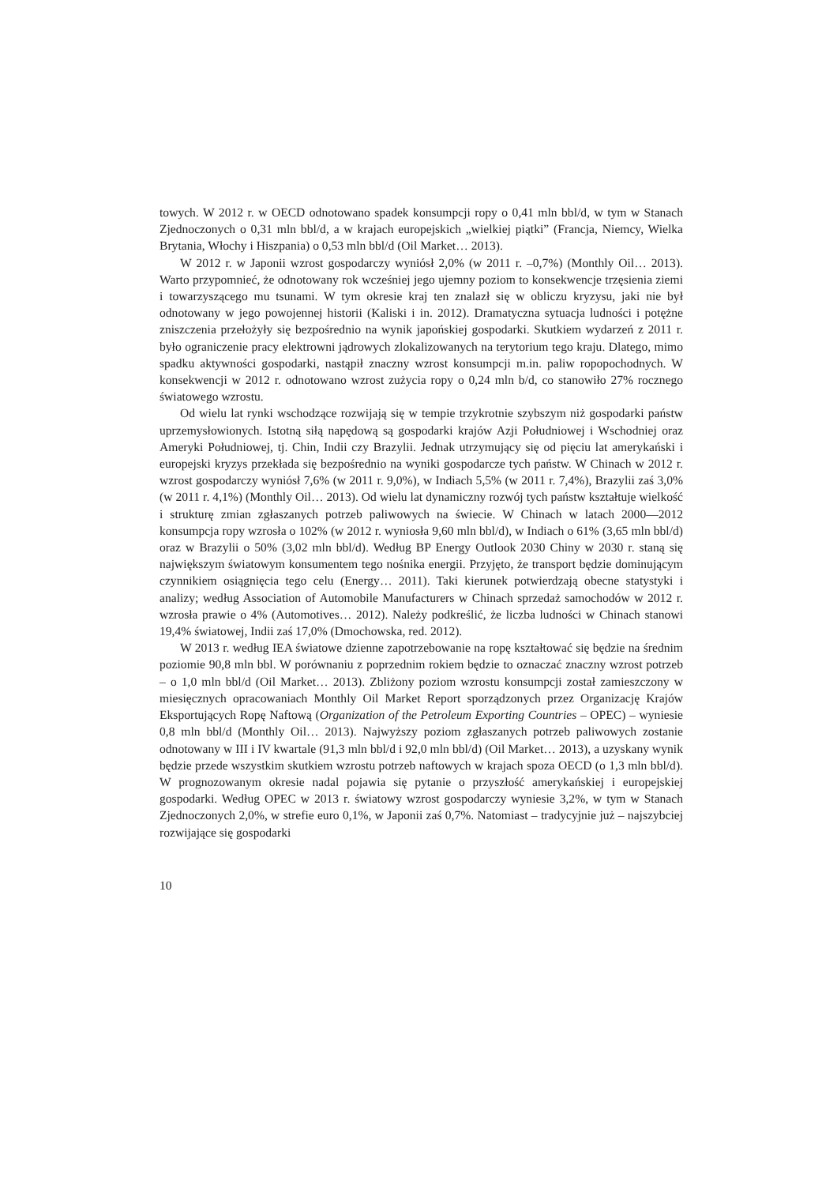towych. W 2012 r. w OECD odnotowano spadek konsumpcji ropy o 0,41 mln bbl/d, w tym w Stanach Zjednoczonych o 0,31 mln bbl/d, a w krajach europejskich „wielkiej piątki” (Francja, Niemcy, Wielka Brytania, Włochy i Hiszpania) o 0,53 mln bbl/d (Oil Market… 2013).
W 2012 r. w Japonii wzrost gospodarczy wyniósł 2,0% (w 2011 r. –0,7%) (Monthly Oil… 2013). Warto przypomnieć, że odnotowany rok wcześniej jego ujemny poziom to konsekwencje trzęsienia ziemi i towarzyszącego mu tsunami. W tym okresie kraj ten znalazł się w obliczu kryzysu, jaki nie był odnotowany w jego powojennej historii (Kaliski i in. 2012). Dramatyczna sytuacja ludności i potężne zniszczenia przełożyły się bezpośrednio na wynik japońskiej gospodarki. Skutkiem wydarzeń z 2011 r. było ograniczenie pracy elektrowni jądrowych zlokalizowanych na terytorium tego kraju. Dlatego, mimo spadku aktywności gospodarki, nastąpił znaczny wzrost konsumpcji m.in. paliw ropopochodnych. W konsekwencji w 2012 r. odnotowano wzrost zużycia ropy o 0,24 mln b/d, co stanowiło 27% rocznego światowego wzrostu.
Od wielu lat rynki wschodzące rozwijają się w tempie trzykrotnie szybszym niż gospodarki państw uprzemysłowionych. Istotną siłą napędową są gospodarki krajów Azji Południowej i Wschodniej oraz Ameryki Południowej, tj. Chin, Indii czy Brazylii. Jednak utrzymujący się od pięciu lat amerykański i europejski kryzys przekłada się bezpośrednio na wyniki gospodarcze tych państw. W Chinach w 2012 r. wzrost gospodarczy wyniósł 7,6% (w 2011 r. 9,0%), w Indiach 5,5% (w 2011 r. 7,4%), Brazylii zaś 3,0% (w 2011 r. 4,1%) (Monthly Oil… 2013). Od wielu lat dynamiczny rozwój tych państw kształtuje wielkość i strukturę zmian zgłaszanych potrzeb paliwowych na świecie. W Chinach w latach 2000––2012 konsumpcja ropy wzrosła o 102% (w 2012 r. wyniosła 9,60 mln bbl/d), w Indiach o 61% (3,65 mln bbl/d) oraz w Brazylii o 50% (3,02 mln bbl/d). Według BP Energy Outlook 2030 Chiny w 2030 r. staną się największym światowym konsumentem tego nośnika energii. Przyjęto, że transport będzie dominującym czynnikiem osiągnięcia tego celu (Energy… 2011). Taki kierunek potwierdzają obecne statystyki i analizy; według Association of Automobile Manufacturers w Chinach sprzedaż samochodów w 2012 r. wzrosła prawie o 4% (Automotives… 2012). Należy podkreślić, że liczba ludności w Chinach stanowi 19,4% światowej, Indii zaś 17,0% (Dmochowska, red. 2012).
W 2013 r. według IEA światowe dzienne zapotrzebowanie na ropę kształtować się będzie na średnim poziomie 90,8 mln bbl. W porównaniu z poprzednim rokiem będzie to oznaczać znaczny wzrost potrzeb – o 1,0 mln bbl/d (Oil Market… 2013). Zbliżony poziom wzrostu konsumpcji został zamieszczony w miesięcznych opracowaniach Monthly Oil Market Report sporządzonych przez Organizację Krajów Eksportujących Ropę Naftową (Organization of the Petroleum Exporting Countries – OPEC) – wyniesie 0,8 mln bbl/d (Monthly Oil… 2013). Najwyższy poziom zgłaszanych potrzeb paliwowych zostanie odnotowany w III i IV kwartale (91,3 mln bbl/d i 92,0 mln bbl/d) (Oil Market… 2013), a uzyskany wynik będzie przede wszystkim skutkiem wzrostu potrzeb naftowych w krajach spoza OECD (o 1,3 mln bbl/d). W prognozowanym okresie nadal pojawia się pytanie o przyszłość amerykańskiej i europejskiej gospodarki. Według OPEC w 2013 r. światowy wzrost gospodarczy wyniesie 3,2%, w tym w Stanach Zjednoczonych 2,0%, w strefie euro 0,1%, w Japonii zaś 0,7%. Natomiast – tradycyjnie już – najszybciej rozwijające się gospodarki
10